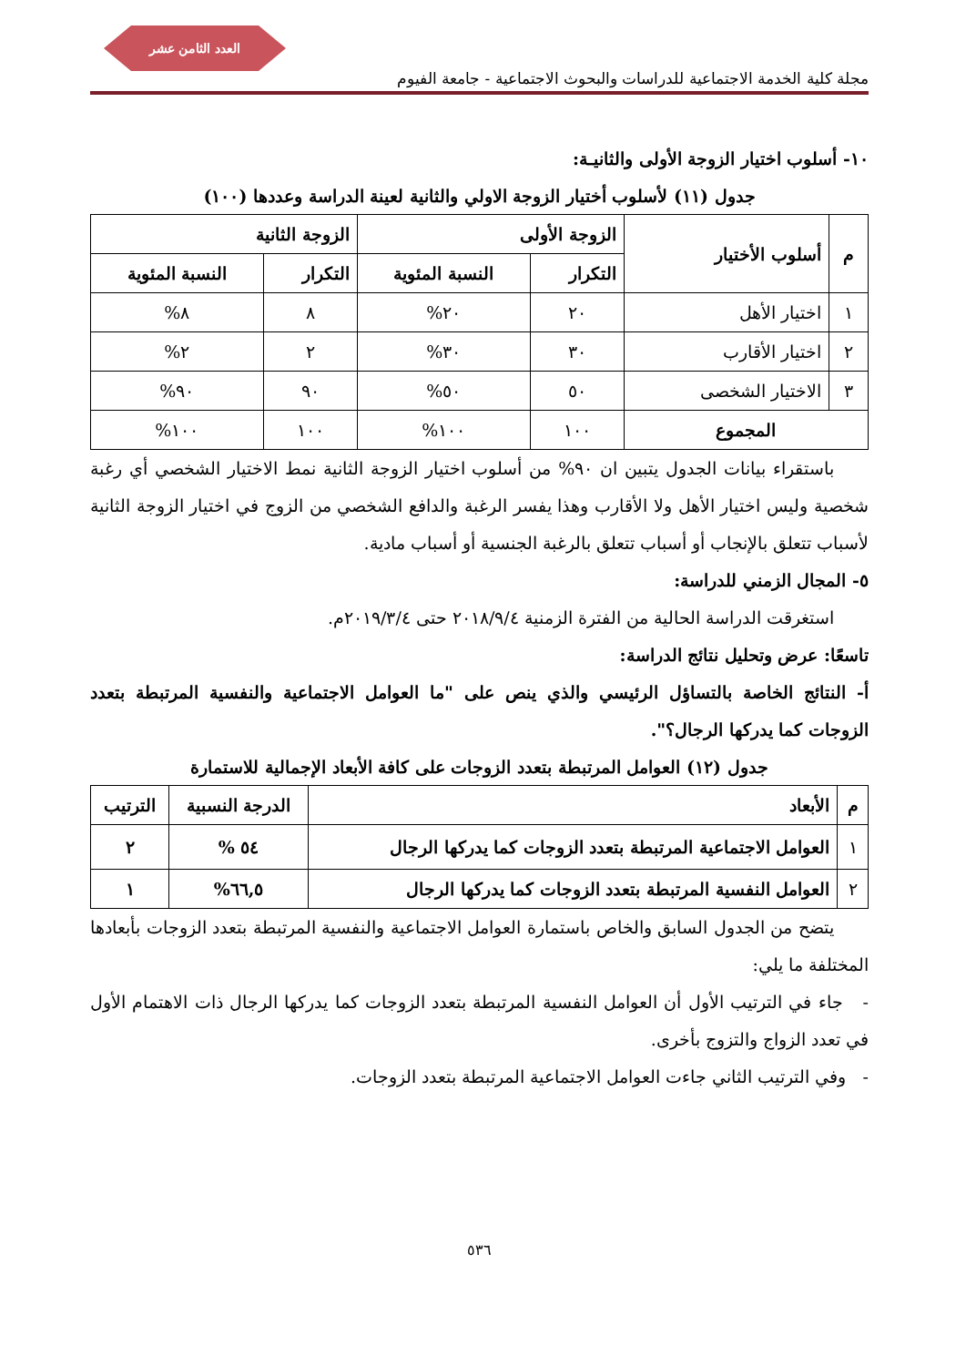العدد الثامن عشر
مجلة كلية الخدمة الاجتماعية للدراسات والبحوث الاجتماعية - جامعة الفيوم
١٠- أسلوب اختيار الزوجة الأولى والثانيـة:
جدول (١١) لأسلوب أختيار الزوجة الاولي والثانية لعينة الدراسة وعددها (١٠٠)
| م | أسلوب الأختيار | الزوجة الأولى | | الزوجة الثانية | |
| --- | --- | --- | --- | --- | --- |
| | | التكرار | النسبة المئوية | التكرار | النسبة المئوية |
| ١ | اختيار الأهل | ٢٠ | ٢٠% | ٨ | ٨% |
| ٢ | اختيار الأقارب | ٣٠ | ٣٠% | ٢ | ٢% |
| ٣ | الاختيار الشخصى | ٥٠ | ٥٠% | ٩٠ | ٩٠% |
| المجموع | | ١٠٠ | ١٠٠% | ١٠٠ | ١٠٠% |
  باستقراء بيانات الجدول يتبين ان ٩٠% من أسلوب اختيار الزوجة الثانية نمط الاختيار الشخصي أي رغبة شخصية وليس اختيار الأهل ولا الأقارب وهذا يفسر الرغبة والدافع الشخصي من الزوج في اختيار الزوجة الثانية لأسباب تتعلق بالإنجاب أو أسباب تتعلق بالرغبة الجنسية أو أسباب مادية.
٥- المجال الزمني للدراسة:
  استغرقت الدراسة الحالية من الفترة الزمنية ٢٠١٨/٩/٤ حتى ٢٠١٩/٣/٤م.
تاسعًا: عرض وتحليل نتائج الدراسة:
أ- النتائج الخاصة بالتساؤل الرئيسي والذي ينص على "ما العوامل الاجتماعية والنفسية المرتبطة بتعدد الزوجات كما يدركها الرجال؟".
جدول (١٢) العوامل المرتبطة بتعدد الزوجات على كافة الأبعاد الإجمالية للاستمارة
| م | الأبعاد | الدرجة النسبية | الترتيب |
| --- | --- | --- | --- |
| ١ | العوامل الاجتماعية المرتبطة بتعدد الزوجات كما يدركها الرجال | ٥٤ % | ٢ |
| ٢ | العوامل النفسية المرتبطة بتعدد الزوجات كما يدركها الرجال | ٦٦,٥% | ١ |
  يتضح من الجدول السابق والخاص باستمارة العوامل الاجتماعية والنفسية المرتبطة بتعدد الزوجات بأبعادها المختلفة ما يلي:
- جاء في الترتيب الأول أن العوامل النفسية المرتبطة بتعدد الزوجات كما يدركها الرجال ذات الاهتمام الأول في تعدد الزواج والتزوج بأخرى.
- وفي الترتيب الثاني جاءت العوامل الاجتماعية المرتبطة بتعدد الزوجات.
٥٣٦